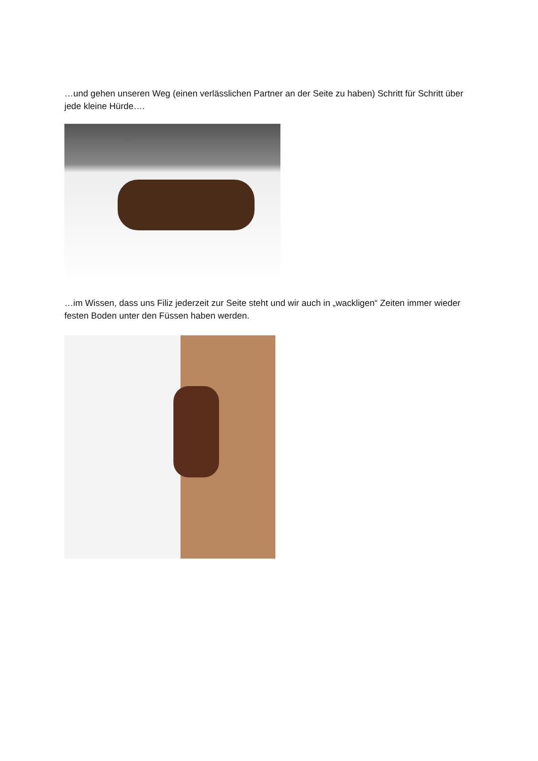…und gehen unseren Weg (einen verlässlichen Partner an der Seite zu haben) Schritt für Schritt über jede kleine Hürde….
…im Wissen, dass uns Filiz jederzeit zur Seite steht und wir auch in „wackligen“ Zeiten immer wieder festen Boden unter den Füssen haben werden.